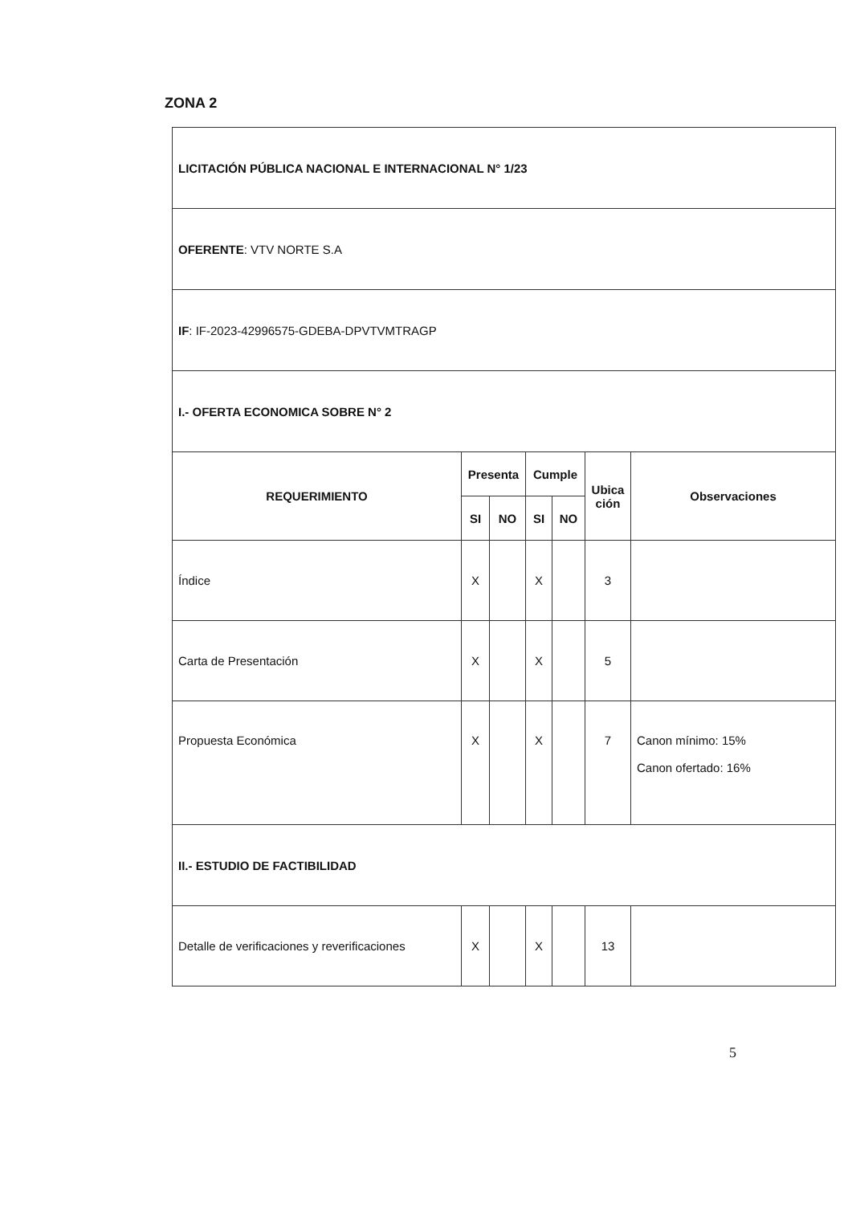ZONA 2
| LICITACIÓN PÚBLICA NACIONAL E INTERNACIONAL N° 1/23 | | | | | | |
| OFERENTE : VTV NORTE S.A | | | | | | |
| IF : IF-2023-42996575-GDEBA-DPVTVMTRAGP | | | | | | |
| I.- OFERTA ECONOMICA SOBRE N° 2 | | | | | | |
| REQUERIMIENTO | Presenta | | Cumple | | Ubica ción | Observaciones |
| | SI | NO | SI | NO | | |
| Índice | X | | X | | 3 | |
| Carta de Presentación | X | | X | | 5 | |
| Propuesta Económica | X | | X | | 7 | Canon mínimo: 15% Canon ofertado: 16% |
| II.- ESTUDIO DE FACTIBILIDAD | | | | | | |
| Detalle de verificaciones y reverificaciones | X | | X | | 13 | |
5